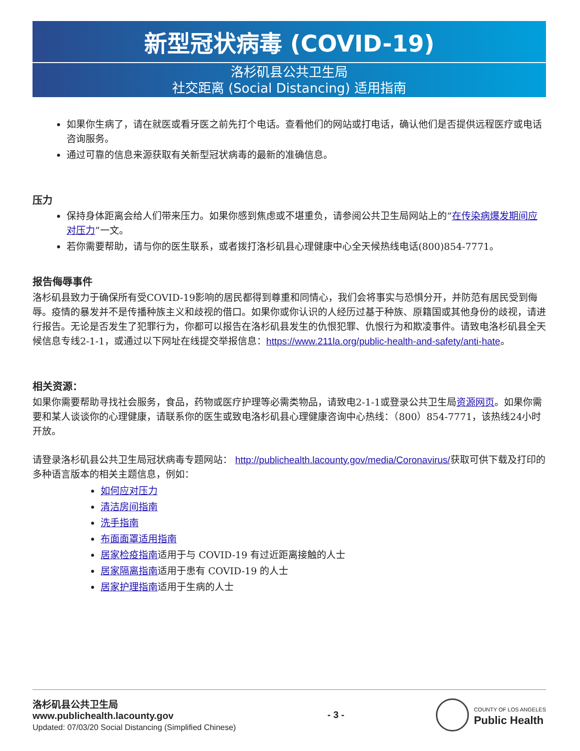新型冠状病毒 (COVID-19)
洛杉矶县公共卫生局
社交距离 (Social Distancing) 适用指南
如果你生病了，请在就医或看牙医之前先打个电话。查看他们的网站或打电话，确认他们是否提供远程医疗或电话咨询服务。
通过可靠的信息来源获取有关新型冠状病毒的最新的准确信息。
压力
保持身体距离会给人们带来压力。如果你感到焦虑或不堪重负，请参阅公共卫生局网站上的“在传染病爆发期间应对压力”一文。
若你需要帮助，请与你的医生联系，或者拨打洛杉矶县心理健康中心全天候热线电话(800)854-7771。
报告侮辱事件
洛杉矶县致力于确保所有受COVID-19影响的居民都得到尊重和同情心，我们会将事实与恐惧分开，并防范有居民受到侮辱。疫情的暴发并不是传播种族主义和歧视的借口。如果你或你认识的人经历过基于种族、原籍国或其他身份的歧视，请进行报告。无论是否发生了犯罪行为，你都可以报告在洛杉矶县发生的仇恨犯罪、仇恨行为和欺凌事件。请致电洛杉矶县全天候信息专线2-1-1，或通过以下网址在线提交举报信息：https://www.211la.org/public-health-and-safety/anti-hate。
相关资源：
如果你需要帮助寻找社会服务，食品，药物或医疗护理等必需类物品，请致电2-1-1或登录公共卫生局资源网页。如果你需要和某人谈谈你的心理健康，请联系你的医生或致电洛杉矶县心理健康咨询中心热线：（800）854-7771，该热线24小时开放。
请登录洛杉矶县公共卫生局冠状病毒专题网站： http://publichealth.lacounty.gov/media/Coronavirus/获取可供下载及打印的多种语言版本的相关主题信息，例如：
如何应对压力
清洁房间指南
洗手指南
布面面罩适用指南
居家检疫指南适用于与 COVID-19 有过近距离接触的人士
居家隔离指南适用于患有 COVID-19 的人士
居家护理指南适用于生病的人士
洛杉矶县公共卫生局
www.publichealth.lacounty.gov
Updated: 07/03/20 Social Distancing (Simplified Chinese)
- 3 -
COUNTY OF LOS ANGELES
Public Health